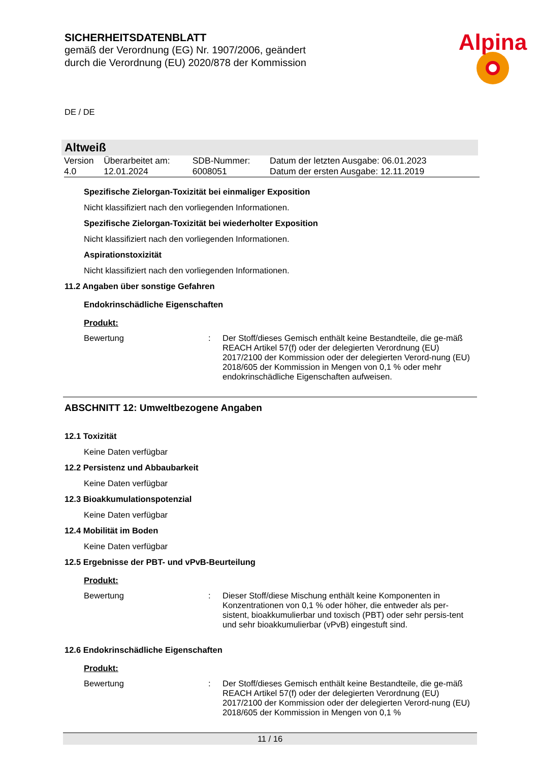SICHERHEITSDATENBLATT
gemäß der Verordnung (EG) Nr. 1907/2006, geändert
durch die Verordnung (EU) 2020/878 der Kommission
Alpina
DE / DE
Altweiß
| Version | Überarbeitet am: | SDB-Nummer: | Datum der letzten Ausgabe: 06.01.2023 |
| 4.0 | 12.01.2024 | 6008051 | Datum der ersten Ausgabe: 12.11.2019 |
Spezifische Zielorgan-Toxizität bei einmaliger Exposition
Nicht klassifiziert nach den vorliegenden Informationen.
Spezifische Zielorgan-Toxizität bei wiederholter Exposition
Nicht klassifiziert nach den vorliegenden Informationen.
Aspirationstoxizität
Nicht klassifiziert nach den vorliegenden Informationen.
11.2 Angaben über sonstige Gefahren
Endokrinschädliche Eigenschaften
Produkt:
Bewertung : Der Stoff/dieses Gemisch enthält keine Bestandteile, die ge-mäß REACH Artikel 57(f) oder der delegierten Verordnung (EU) 2017/2100 der Kommission oder der delegierten Verord-nung (EU) 2018/605 der Kommission in Mengen von 0,1 % oder mehr endokrinschädliche Eigenschaften aufweisen.
ABSCHNITT 12: Umweltbezogene Angaben
12.1 Toxizität
Keine Daten verfügbar
12.2 Persistenz und Abbaubarkeit
Keine Daten verfügbar
12.3 Bioakkumulationspotenzial
Keine Daten verfügbar
12.4 Mobilität im Boden
Keine Daten verfügbar
12.5 Ergebnisse der PBT- und vPvB-Beurteilung
Produkt:
Bewertung : Dieser Stoff/diese Mischung enthält keine Komponenten in Konzentrationen von 0,1 % oder höher, die entweder als per-sistent, bioakkumulierbar und toxisch (PBT) oder sehr persis-tent und sehr bioakkumulierbar (vPvB) eingestuft sind.
12.6 Endokrinschädliche Eigenschaften
Produkt:
Bewertung : Der Stoff/dieses Gemisch enthält keine Bestandteile, die ge-mäß REACH Artikel 57(f) oder der delegierten Verordnung (EU) 2017/2100 der Kommission oder der delegierten Verord-nung (EU) 2018/605 der Kommission in Mengen von 0,1 %
11 / 16